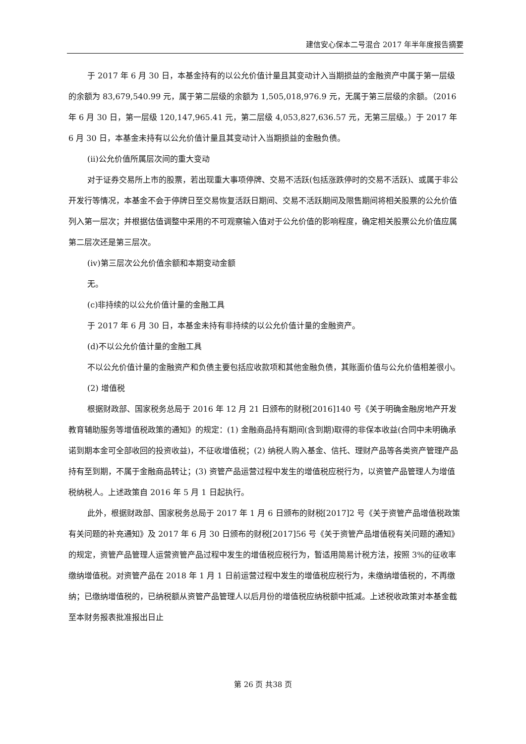建信安心保本二号混合 2017 年半年度报告摘要
于 2017 年 6 月 30 日，本基金持有的以公允价值计量且其变动计入当期损益的金融资产中属于第一层级的余额为 83,679,540.99 元，属于第二层级的余额为 1,505,018,976.9 元，无属于第三层级的余额。（2016 年 6 月 30 日，第一层级 120,147,965.41 元，第二层级 4,053,827,636.57 元，无第三层级。）于 2017 年 6 月 30 日，本基金未持有以公允价值计量且其变动计入当期损益的金融负债。
(ii)公允价值所属层次间的重大变动
对于证券交易所上市的股票，若出现重大事项停牌、交易不活跃(包括涨跌停时的交易不活跃)、或属于非公开发行等情况，本基金不会于停牌日至交易恢复活跃日期间、交易不活跃期间及限售期间将相关股票的公允价值列入第一层次；并根据估值调整中采用的不可观察输入值对于公允价值的影响程度，确定相关股票公允价值应属第二层次还是第三层次。
(iv)第三层次公允价值余额和本期变动金额
无。
(c)非持续的以公允价值计量的金融工具
于 2017 年 6 月 30 日，本基金未持有非持续的以公允价值计量的金融资产。
(d)不以公允价值计量的金融工具
不以公允价值计量的金融资产和负债主要包括应收款项和其他金融负债，其账面价值与公允价值相差很小。
(2) 增值税
根据财政部、国家税务总局于 2016 年 12 月 21 日颁布的财税[2016]140 号《关于明确金融房地产开发 教育辅助服务等增值税政策的通知》的规定：(1) 金融商品持有期间(含到期)取得的非保本收益(合同中未明确承诺到期本金可全部收回的投资收益)，不征收增值税；(2) 纳税人购入基金、信托、理财产品等各类资产管理产品持有至到期，不属于金融商品转让；(3) 资管产品运营过程中发生的增值税应税行为，以资管产品管理人为增值税纳税人。上述政策自 2016 年 5 月 1 日起执行。
此外，根据财政部、国家税务总局于 2017 年 1 月 6 日颁布的财税[2017]2 号《关于资管产品增值税政策有关问题的补充通知》及 2017 年 6 月 30 日颁布的财税[2017]56 号《关于资管产品增值税有关问题的通知》的规定，资管产品管理人运营资管产品过程中发生的增值税应税行为，暂适用简易计税方法，按照 3%的征收率缴纳增值税。对资管产品在 2018 年 1 月 1 日前运营过程中发生的增值税应税行为，未缴纳增值税的，不再缴纳；已缴纳增值税的，已纳税额从资管产品管理人以后月份的增值税应纳税额中抵减。上述税收政策对本基金截至本财务报表批准报出日止
第 26 页 共38 页